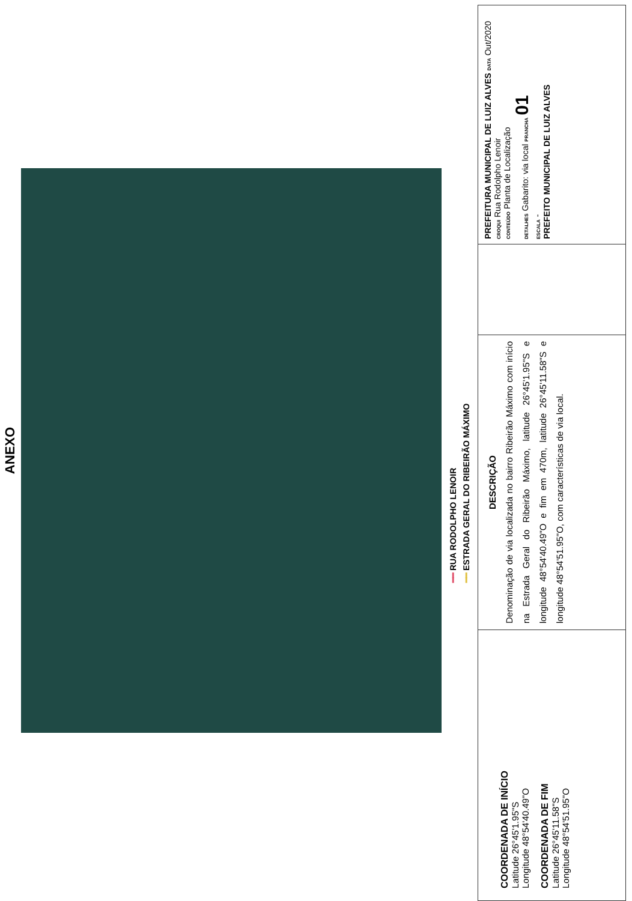ANEXO
━━ RUA RODOLPHO LENOIR
━━ ESTRADA GERAL DO RIBEIRÃO MÁXIMO
COORDENADA DE INÍCIO
Latitude 26°45'1.95"S
Longitude 48°54'40.49"O
COORDENADA DE FIM
Latitude 26°45'11.58"S
Longitude 48°54'51.95"O
DESCRIÇÃO
Denominação de via localizada no bairro Ribeirão Máximo com início na Estrada Geral do Ribeirão Máximo, latitude 26°45'1.95"S e longitude 48°54'40.49"O e fim em 470m, latitude 26°45'11.58"S e longitude 48°54'51.95"O, com características de via local.
PREFEITURA MUNICIPAL DE LUIZ ALVES DATA Out/2020
CROQUI Rua Rodolpho Lenoir
CONTEÚDO Planta de Localização
DETALHES Gabarito: via local PRANCHA 01
ESCALA -
PREFEITO MUNICIPAL DE LUIZ ALVES